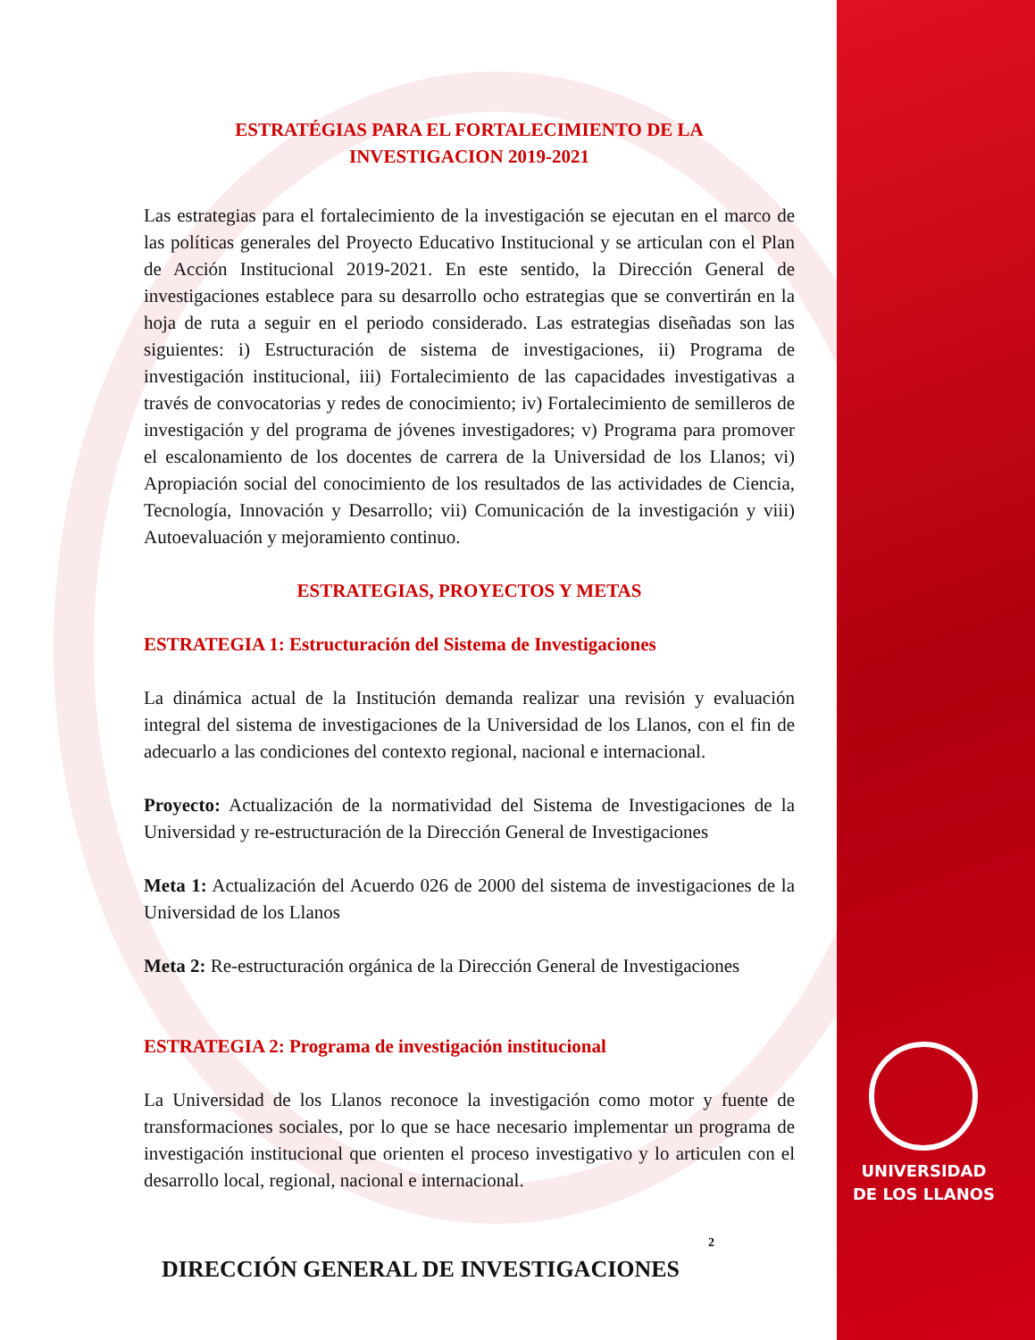UNIVERSIDAD
DE LOS LLANOS
ESTRATÉGIAS PARA EL FORTALECIMIENTO DE LA
INVESTIGACION 2019-2021
Las estrategias para el fortalecimiento de la investigación se ejecutan en el marco de las políticas generales del Proyecto Educativo Institucional y se articulan con el Plan de Acción Institucional 2019-2021. En este sentido, la Dirección General de investigaciones establece para su desarrollo ocho estrategias que se convertirán en la hoja de ruta a seguir en el periodo considerado. Las estrategias diseñadas son las siguientes: i) Estructuración de sistema de investigaciones, ii) Programa de investigación institucional, iii) Fortalecimiento de las capacidades investigativas a través de convocatorias y redes de conocimiento; iv) Fortalecimiento de semilleros de investigación y del programa de jóvenes investigadores; v) Programa para promover el escalonamiento de los docentes de carrera de la Universidad de los Llanos; vi) Apropiación social del conocimiento de los resultados de las actividades de Ciencia, Tecnología, Innovación y Desarrollo; vii) Comunicación de la investigación y viii) Autoevaluación y mejoramiento continuo.
ESTRATEGIAS, PROYECTOS Y METAS
ESTRATEGIA 1: Estructuración del Sistema de Investigaciones
La dinámica actual de la Institución demanda realizar una revisión y evaluación integral del sistema de investigaciones de la Universidad de los Llanos, con el fin de adecuarlo a las condiciones del contexto regional, nacional e internacional.
Proyecto: Actualización de la normatividad del Sistema de Investigaciones de la Universidad y re-estructuración de la Dirección General de Investigaciones
Meta 1: Actualización del Acuerdo 026 de 2000 del sistema de investigaciones de la Universidad de los Llanos
Meta 2: Re-estructuración orgánica de la Dirección General de Investigaciones
ESTRATEGIA 2: Programa de investigación institucional
La Universidad de los Llanos reconoce la investigación como motor y fuente de transformaciones sociales, por lo que se hace necesario implementar un programa de investigación institucional que orienten el proceso investigativo y lo articulen con el desarrollo local, regional, nacional e internacional.
2
DIRECCIÓN GENERAL DE INVESTIGACIONES